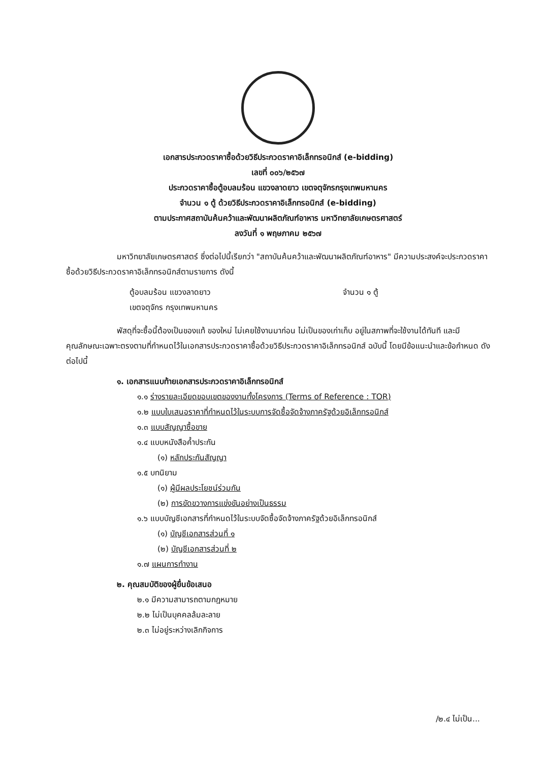เอกสารประกวดราคาซื้อด้วยวิธีประกวดราคาอิเล็กทรอนิกส์ (e-bidding)
เลขที่ ๐๐๖/๒๕๖๗
ประกวดราคาซื้อตู้อบลมร้อน แขวงลาดยาว เขตจตุจักรกรุงเทพมหานคร
จำนวน ๑ ตู้ ด้วยวิธีประกวดราคาอิเล็กทรอนิกส์ (e-bidding)
ตามประกาศสถาบันค้นคว้าและพัฒนาผลิตภัณฑ์อาหาร มหาวิทยาลัยเกษตรศาสตร์
ลงวันที่ ๑ พฤษภาคม ๒๕๖๗
มหาวิทยาลัยเกษตรศาสตร์ ซึ่งต่อไปนี้เรียกว่า "สถาบันค้นคว้าและพัฒนาผลิตภัณฑ์อาหาร" มีความประสงค์จะประกวดราคาซื้อด้วยวิธีประกวดราคาอิเล็กทรอนิกส์ตามรายการ ดังนี้
ตู้อบลมร้อน แขวงลาดยาว จำนวน ๑ ตู้
เขตจตุจักร กรุงเทพมหานคร
พัสดุที่จะซื้อนี้ต้องเป็นของแท้ ของใหม่ ไม่เคยใช้งานมาก่อน ไม่เป็นของเก่าเก็บ อยู่ในสภาพที่จะใช้งานได้ทันที และมีคุณลักษณะเฉพาะตรงตามที่กำหนดไว้ในเอกสารประกวดราคาซื้อด้วยวิธีประกวดราคาอิเล็กทรอนิกส์ ฉบับนี้ โดยมีข้อแนะนำและข้อกำหนด ดังต่อไปนี้
๑. เอกสารแนบท้ายเอกสารประกวดราคาอิเล็กทรอนิกส์
๑.๑ ร่างรายละเอียดขอบเขตของงานทั้งโครงการ (Terms of Reference : TOR)
๑.๒ แบบใบเสนอราคาที่กำหนดไว้ในระบบการจัดซื้อจัดจ้างภาครัฐด้วยอิเล็กทรอนิกส์
๑.๓ แบบสัญญาซื้อขาย
๑.๔ แบบหนังสือค้ำประกัน
(๑) หลักประกันสัญญา
๑.๕ บทนิยาม
(๑) ผู้มีผลประโยชน์ร่วมกัน
(๒) การขัดขวางการแข่งขันอย่างเป็นธรรม
๑.๖ แบบบัญชีเอกสารที่กำหนดไว้ในระบบจัดซื้อจัดจ้างภาครัฐด้วยอิเล็กทรอนิกส์
(๑) บัญชีเอกสารส่วนที่ ๑
(๒) บัญชีเอกสารส่วนที่ ๒
๑.๗ แผนการทำงาน
๒. คุณสมบัติของผู้ยื่นข้อเสนอ
๒.๑ มีความสามารถตามกฎหมาย
๒.๒ ไม่เป็นบุคคลล้มละลาย
๒.๓ ไม่อยู่ระหว่างเลิกกิจการ
/๒.๔ ไม่เป็น...